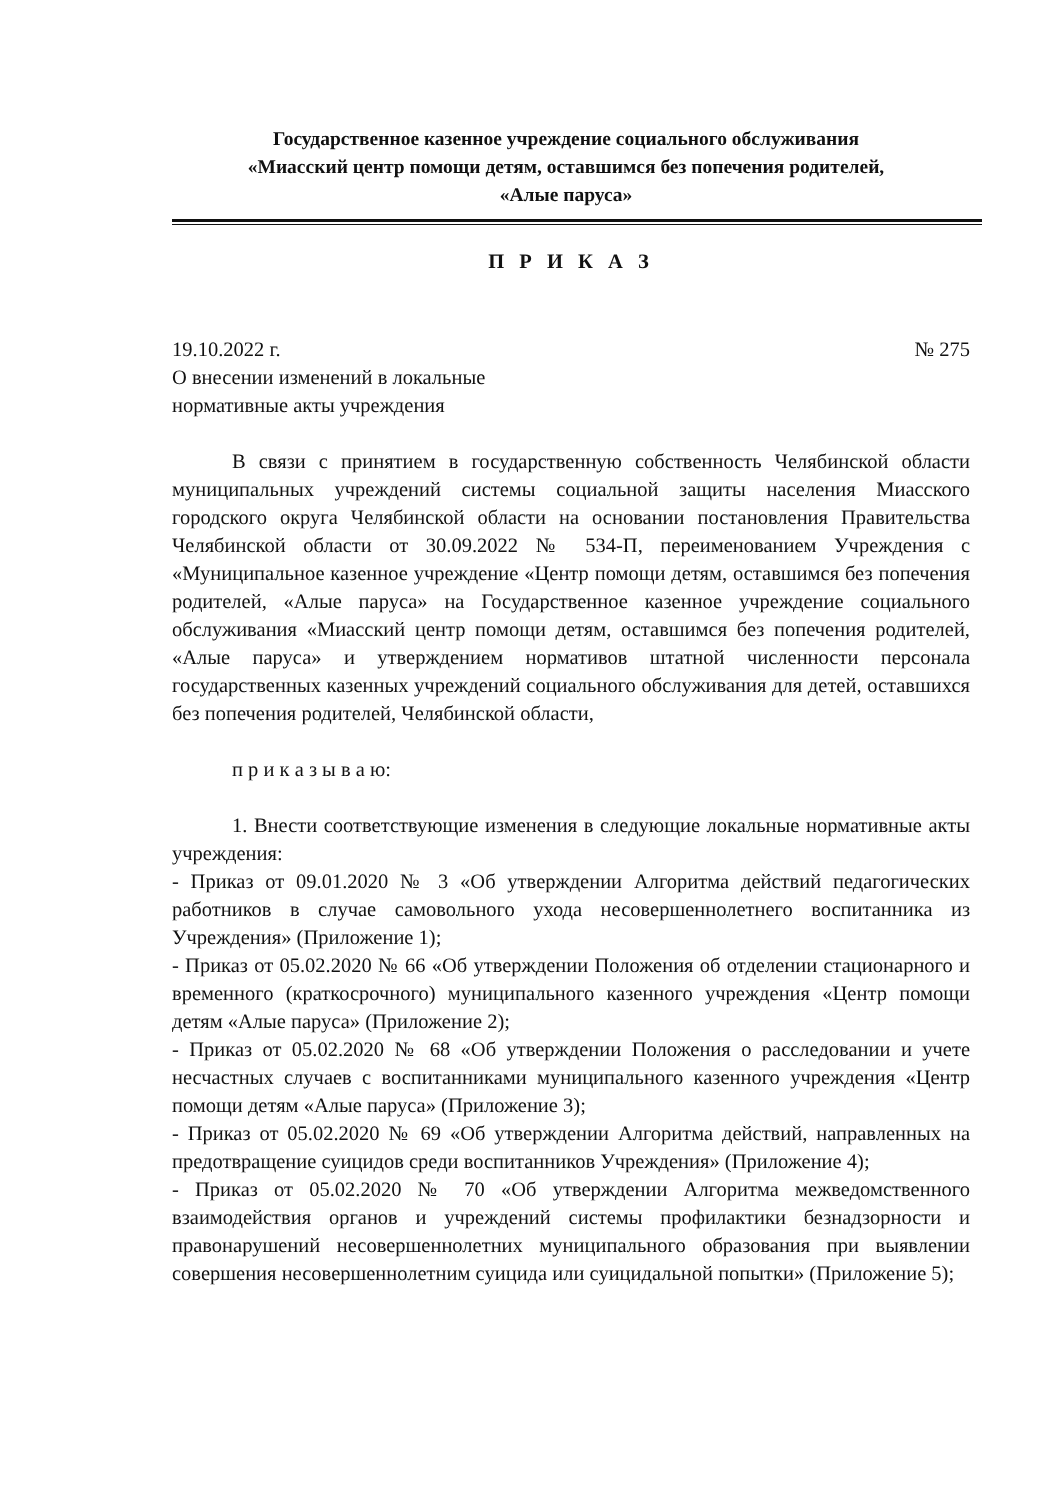Государственное казенное учреждение социального обслуживания
«Миасский центр помощи детям, оставшимся без попечения родителей,
«Алые паруса»
П Р И К А З
19.10.2022 г. № 275
О внесении изменений в локальные
нормативные акты учреждения
В связи с принятием в государственную собственность Челябинской области муниципальных учреждений системы социальной защиты населения Миасского городского округа Челябинской области на основании постановления Правительства Челябинской области от 30.09.2022 № 534-П, переименованием Учреждения с «Муниципальное казенное учреждение «Центр помощи детям, оставшимся без попечения родителей, «Алые паруса» на Государственное казенное учреждение социального обслуживания «Миасский центр помощи детям, оставшимся без попечения родителей, «Алые паруса» и утверждением нормативов штатной численности персонала государственных казенных учреждений социального обслуживания для детей, оставшихся без попечения родителей, Челябинской области,
п р и к а з ы в а ю:
1. Внести соответствующие изменения в следующие локальные нормативные акты учреждения:
- Приказ от 09.01.2020 № 3 «Об утверждении Алгоритма действий педагогических работников в случае самовольного ухода несовершеннолетнего воспитанника из Учреждения» (Приложение 1);
- Приказ от 05.02.2020 № 66 «Об утверждении Положения об отделении стационарного и временного (краткосрочного) муниципального казенного учреждения «Центр помощи детям «Алые паруса» (Приложение 2);
- Приказ от 05.02.2020 № 68 «Об утверждении Положения о расследовании и учете несчастных случаев с воспитанниками муниципального казенного учреждения «Центр помощи детям «Алые паруса» (Приложение 3);
- Приказ от 05.02.2020 № 69 «Об утверждении Алгоритма действий, направленных на предотвращение суицидов среди воспитанников Учреждения» (Приложение 4);
- Приказ от 05.02.2020 № 70 «Об утверждении Алгоритма межведомственного взаимодействия органов и учреждений системы профилактики безнадзорности и правонарушений несовершеннолетних муниципального образования при выявлении совершения несовершеннолетним суицида или суицидальной попытки» (Приложение 5);